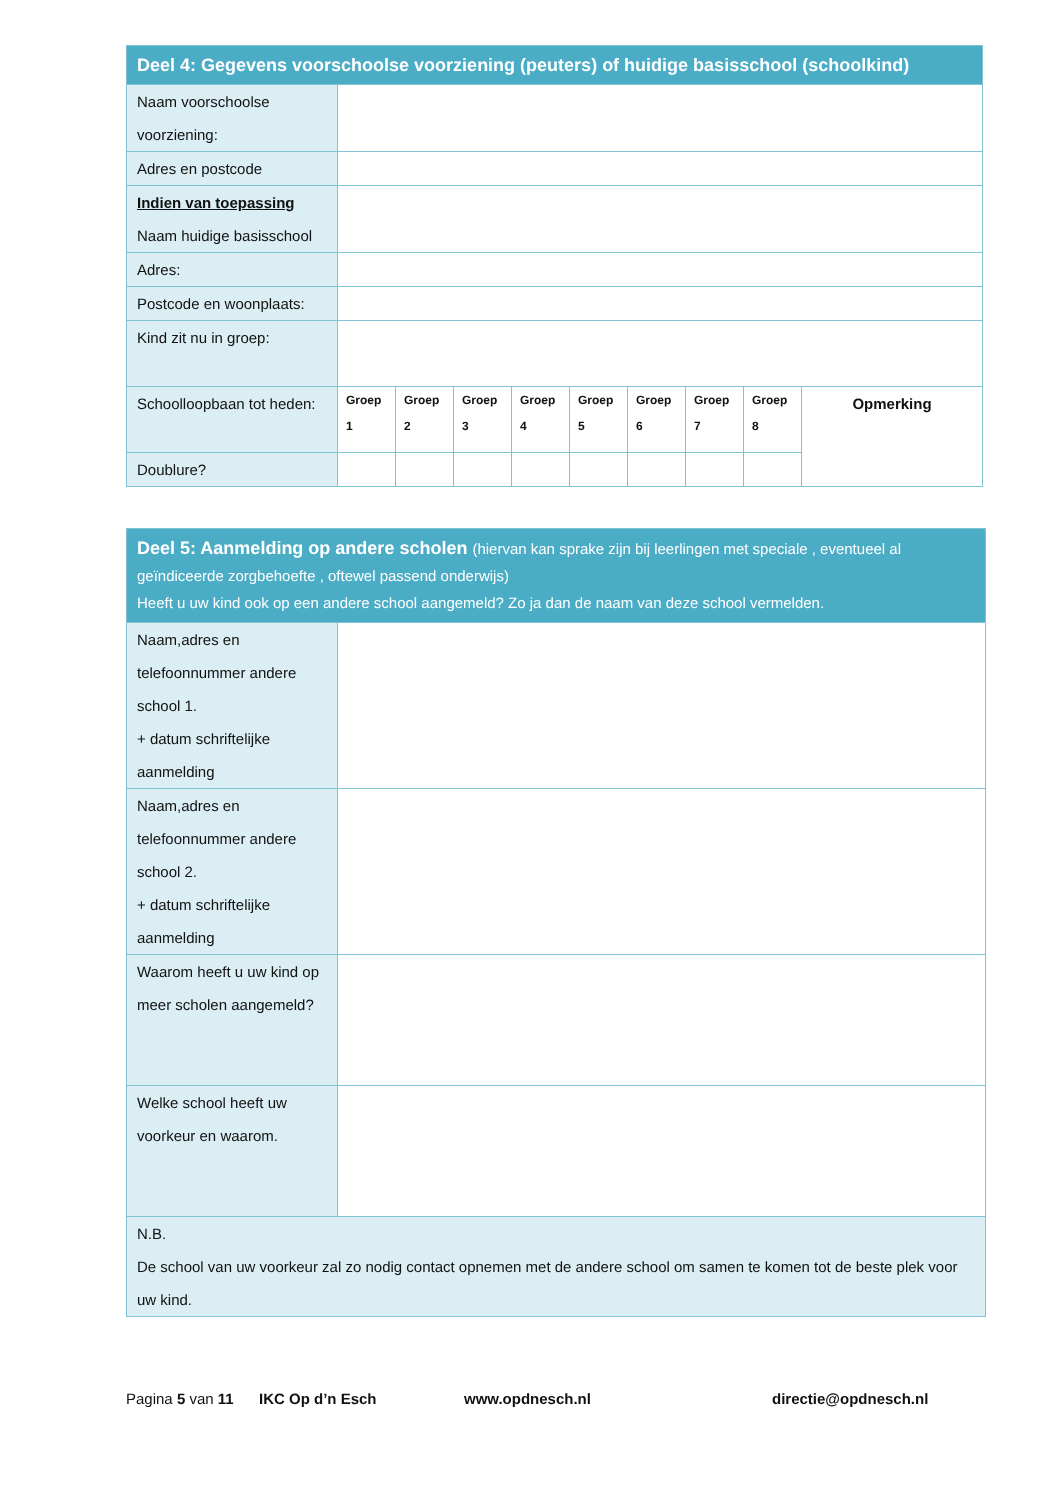| Deel 4: Gegevens voorschoolse voorziening (peuters) of huidige basisschool (schoolkind) | | | | | | | | | |
| --- | --- | --- | --- | --- | --- | --- | --- | --- | --- |
| Naam voorschoolse voorziening: | | | | | | | | | |
| Adres en postcode | | | | | | | | | |
| Indien van toepassing Naam huidige basisschool | | | | | | | | | |
| Adres: | | | | | | | | | |
| Postcode en woonplaats: | | | | | | | | | |
| Kind zit nu in groep: | | | | | | | | | |
| Schoolloopbaan tot heden: | Groep 1 | Groep 2 | Groep 3 | Groep 4 | Groep 5 | Groep 6 | Groep 7 | Groep 8 | Opmerking |
| Doublure? | | | | | | | | | |
| Deel 5: Aanmelding op andere scholen (hiervan kan sprake zijn bij leerlingen met speciale , eventueel al geïndiceerde zorgbehoefte , oftewel passend onderwijs) Heeft u uw kind ook op een andere school aangemeld? Zo ja dan de naam van deze school vermelden. | |
| --- | --- |
| Naam,adres en telefoonnummer andere school 1. + datum schriftelijke aanmelding | |
| Naam,adres en telefoonnummer andere school 2. + datum schriftelijke aanmelding | |
| Waarom heeft u uw kind op meer scholen aangemeld? | |
| Welke school heeft uw voorkeur en waarom. | |
| N.B. De school van uw voorkeur zal zo nodig contact opnemen met de andere school om samen te komen tot de beste plek voor uw kind. | |
Pagina 5 van 11 IKC Op d’n Esch www.opdnesch.nl directie@opdnesch.nl